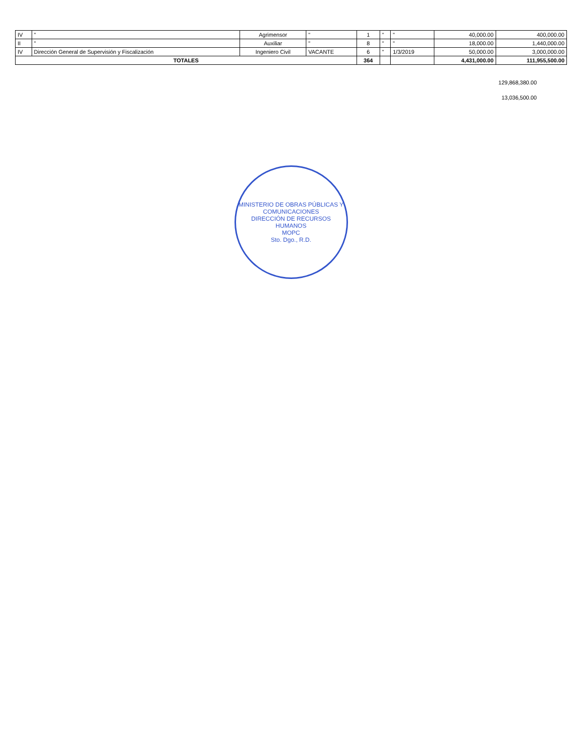| IV | " | Agrimensor | " | 1 | " | " | 40,000.00 | 400,000.00 |
| II | " | Auxiliar | " | 8 | " | " | 18,000.00 | 1,440,000.00 |
| IV | Dirección General de Supervisión y Fiscalización | Ingeniero Civil | VACANTE | 6 | " | 1/3/2019 | 50,000.00 | 3,000,000.00 |
| TOTALES | | | | 364 | | | 4,431,000.00 | 111,955,500.00 |
129,868,380.00
13,036,500.00
MINISTERIO DE OBRAS PÚBLICAS Y COMUNICACIONES
DIRECCIÓN DE RECURSOS HUMANOS
MOPC
Sto. Dgo., R.D.